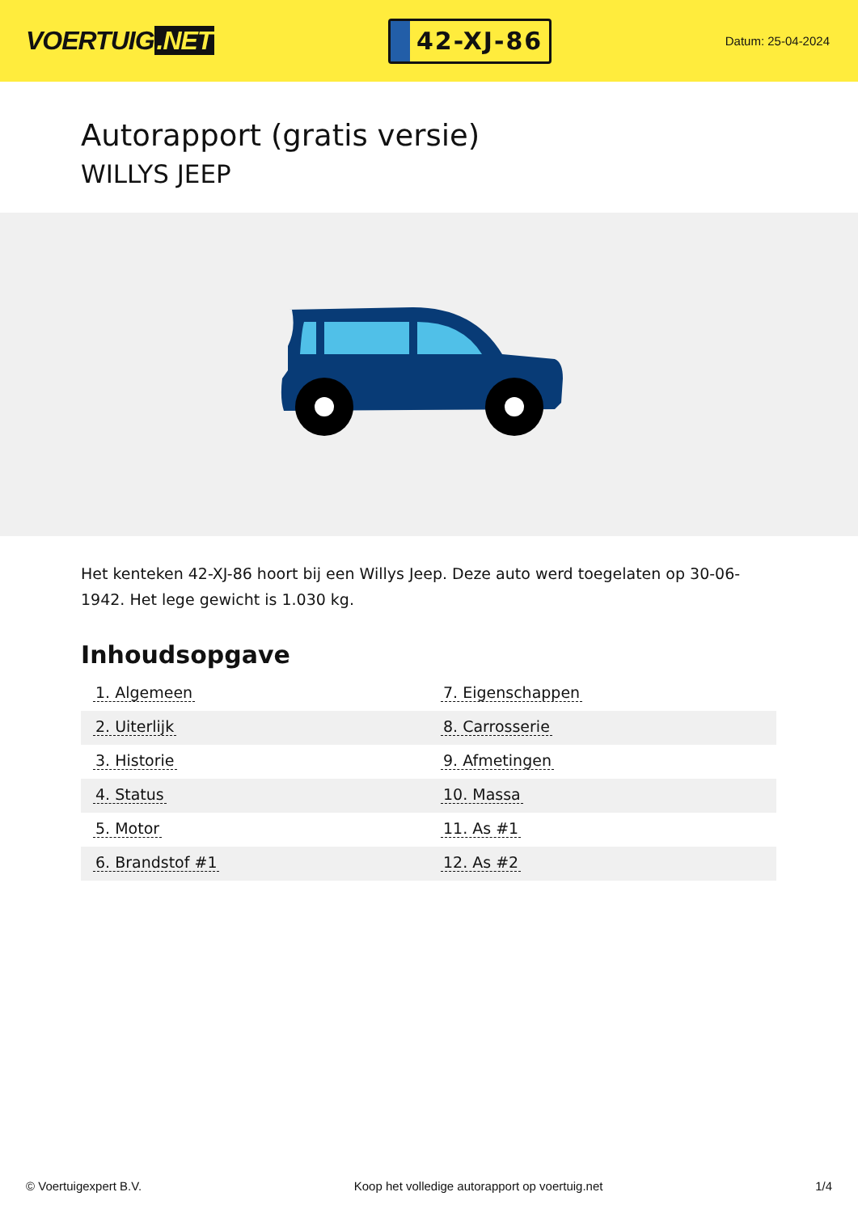VOERTUIG.NET
42-XJ-86
Datum: 25-04-2024
Autorapport (gratis versie)
WILLYS JEEP
Het kenteken 42-XJ-86 hoort bij een Willys Jeep. Deze auto werd toegelaten op 30-06-1942. Het lege gewicht is 1.030 kg.
Inhoudsopgave
| 1. Algemeen | 7. Eigenschappen |
| 2. Uiterlijk | 8. Carrosserie |
| 3. Historie | 9. Afmetingen |
| 4. Status | 10. Massa |
| 5. Motor | 11. As #1 |
| 6. Brandstof #1 | 12. As #2 |
© Voertuigexpert B.V. Koop het volledige autorapport op voertuig.net 1/4